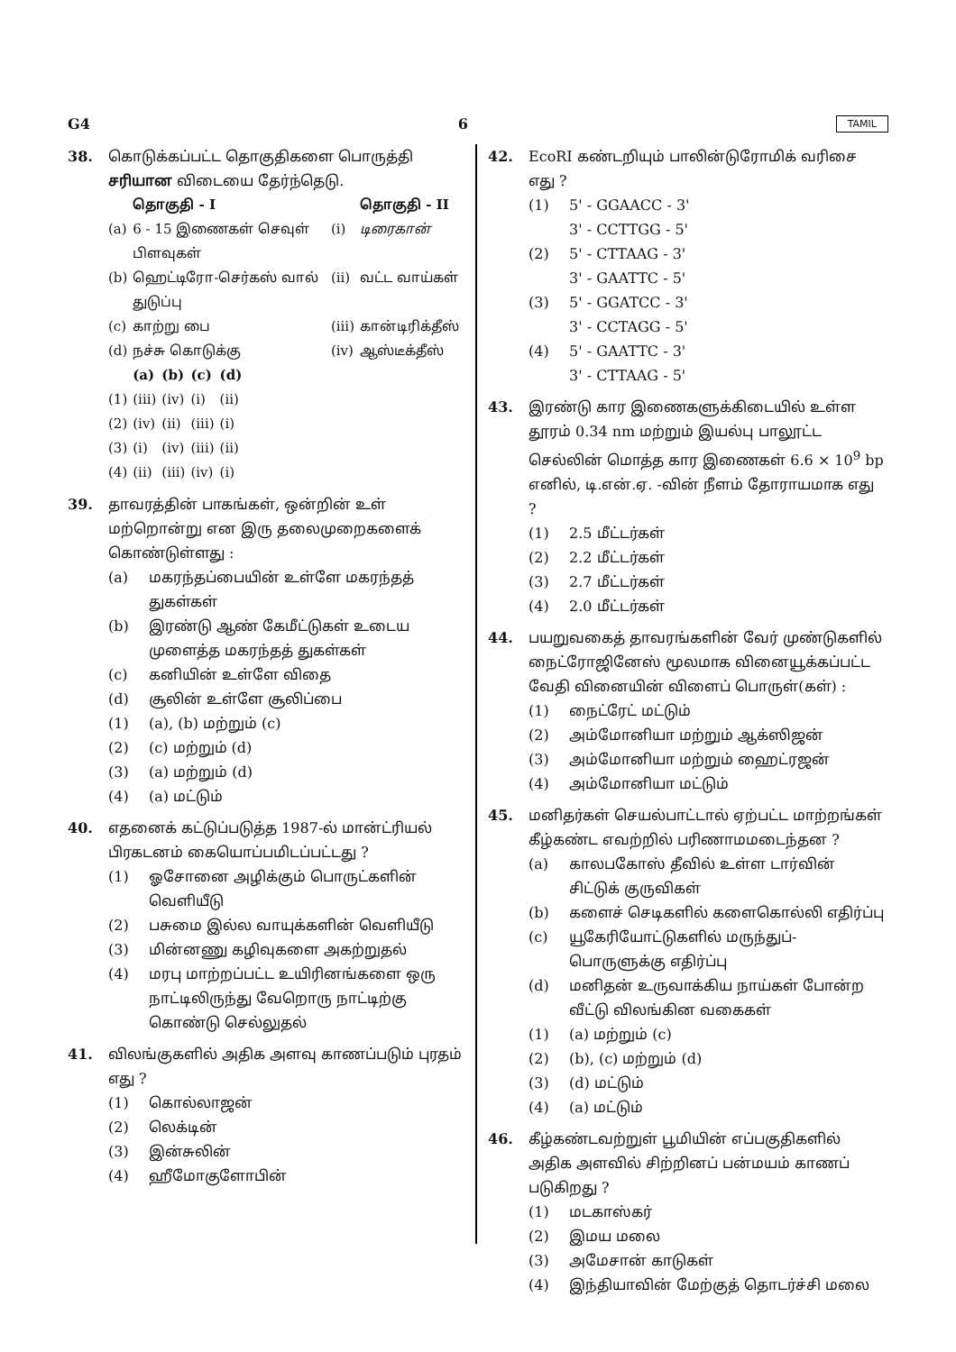G4 6 TAMIL
38. கொடுக்கப்பட்ட தொகுதிகளை பொருத்தி சரியான விடையை தேர்ந்தெடு.
| | தொகுதி - I | | தொகுதி - II |
| --- | --- | --- | --- |
| (a) | 6 - 15 இணைகள் செவுள் பிளவுகள் | (i) | டிரைகான் |
| (b) | ஹெட்டிரோ-செர்கஸ் வால் துடுப்பு | (ii) | வட்ட வாய்கள் |
| (c) | காற்று பை | (iii) | கான்டிரிக்தீஸ் |
| (d) | நச்சு கொடுக்கு | (iv) | ஆஸ்டீக்தீஸ் |
| | (a) | (b) | (c) | (d) |
| --- | --- | --- | --- | --- |
| (1) | (iii) | (iv) | (i) | (ii) |
| (2) | (iv) | (ii) | (iii) | (i) |
| (3) | (i) | (iv) | (iii) | (ii) |
| (4) | (ii) | (iii) | (iv) | (i) |
39. தாவரத்தின் பாகங்கள், ஒன்றின் உள் மற்றொன்று என இரு தலைமுறைகளைக் கொண்டுள்ளது :
(a) மகரந்தப்பையின் உள்ளே மகரந்தத் துகள்கள்
(b) இரண்டு ஆண் கேமீட்டுகள் உடைய முளைத்த மகரந்தத் துகள்கள்
(c) கனியின் உள்ளே விதை
(d) சூலின் உள்ளே சூலிப்பை
(1) (a), (b) மற்றும் (c)
(2) (c) மற்றும் (d)
(3) (a) மற்றும் (d)
(4) (a) மட்டும்
40. எதனைக் கட்டுப்படுத்த 1987-ல் மான்ட்ரியல் பிரகடனம் கையொப்பமிடப்பட்டது ?
(1) ஓசோனை அழிக்கும் பொருட்களின் வெளியீடு
(2) பசுமை இல்ல வாயுக்களின் வெளியீடு
(3) மின்னணு கழிவுகளை அகற்றுதல்
(4) மரபு மாற்றப்பட்ட உயிரினங்களை ஒரு நாட்டிலிருந்து வேறொரு நாட்டிற்கு கொண்டு செல்லுதல்
41. விலங்குகளில் அதிக அளவு காணப்படும் புரதம் எது ?
(1) கொல்லாஜன்
(2) லெக்டின்
(3) இன்சுலின்
(4) ஹீமோகுளோபின்
42. EcoRI கண்டறியும் பாலின்டுரோமிக் வரிசை எது ?
(1) 5' - GGAACC - 3'
3' - CCTTGG - 5'
(2) 5' - CTTAAG - 3'
3' - GAATTC - 5'
(3) 5' - GGATCC - 3'
3' - CCTAGG - 5'
(4) 5' - GAATTC - 3'
3' - CTTAAG - 5'
43. இரண்டு கார இணைகளுக்கிடையில் உள்ள தூரம் 0.34 nm மற்றும் இயல்பு பாலூட்ட செல்லின் மொத்த கார இணைகள் 6.6 × 10<sup>9</sup> bp எனில், டி.என்.ஏ. -வின் நீளம் தோராயமாக எது ?
(1) 2.5 மீட்டர்கள்
(2) 2.2 மீட்டர்கள்
(3) 2.7 மீட்டர்கள்
(4) 2.0 மீட்டர்கள்
44. பயறுவகைத் தாவரங்களின் வேர் முண்டுகளில் நைட்ரோஜினேஸ் மூலமாக வினையூக்கப்பட்ட வேதி வினையின் விளைப் பொருள்(கள்) :
(1) நைட்ரேட் மட்டும்
(2) அம்மோனியா மற்றும் ஆக்ஸிஜன்
(3) அம்மோனியா மற்றும் ஹைட்ரஜன்
(4) அம்மோனியா மட்டும்
45. மனிதர்கள் செயல்பாட்டால் ஏற்பட்ட மாற்றங்கள் கீழ்கண்ட எவற்றில் பரிணாமமடைந்தன ?
(a) காலபகோஸ் தீவில் உள்ள டார்வின் சிட்டுக் குருவிகள்
(b) களைச் செடிகளில் களைகொல்லி எதிர்ப்பு
(c) யூகேரியோட்டுகளில் மருந்துப்-பொருளுக்கு எதிர்ப்பு
(d) மனிதன் உருவாக்கிய நாய்கள் போன்ற வீட்டு விலங்கின வகைகள்
(1) (a) மற்றும் (c)
(2) (b), (c) மற்றும் (d)
(3) (d) மட்டும்
(4) (a) மட்டும்
46. கீழ்கண்டவற்றுள் பூமியின் எப்பகுதிகளில் அதிக அளவில் சிற்றினப் பன்மயம் காணப் படுகிறது ?
(1) மடகாஸ்கர்
(2) இமய மலை
(3) அமேசான் காடுகள்
(4) இந்தியாவின் மேற்குத் தொடர்ச்சி மலை